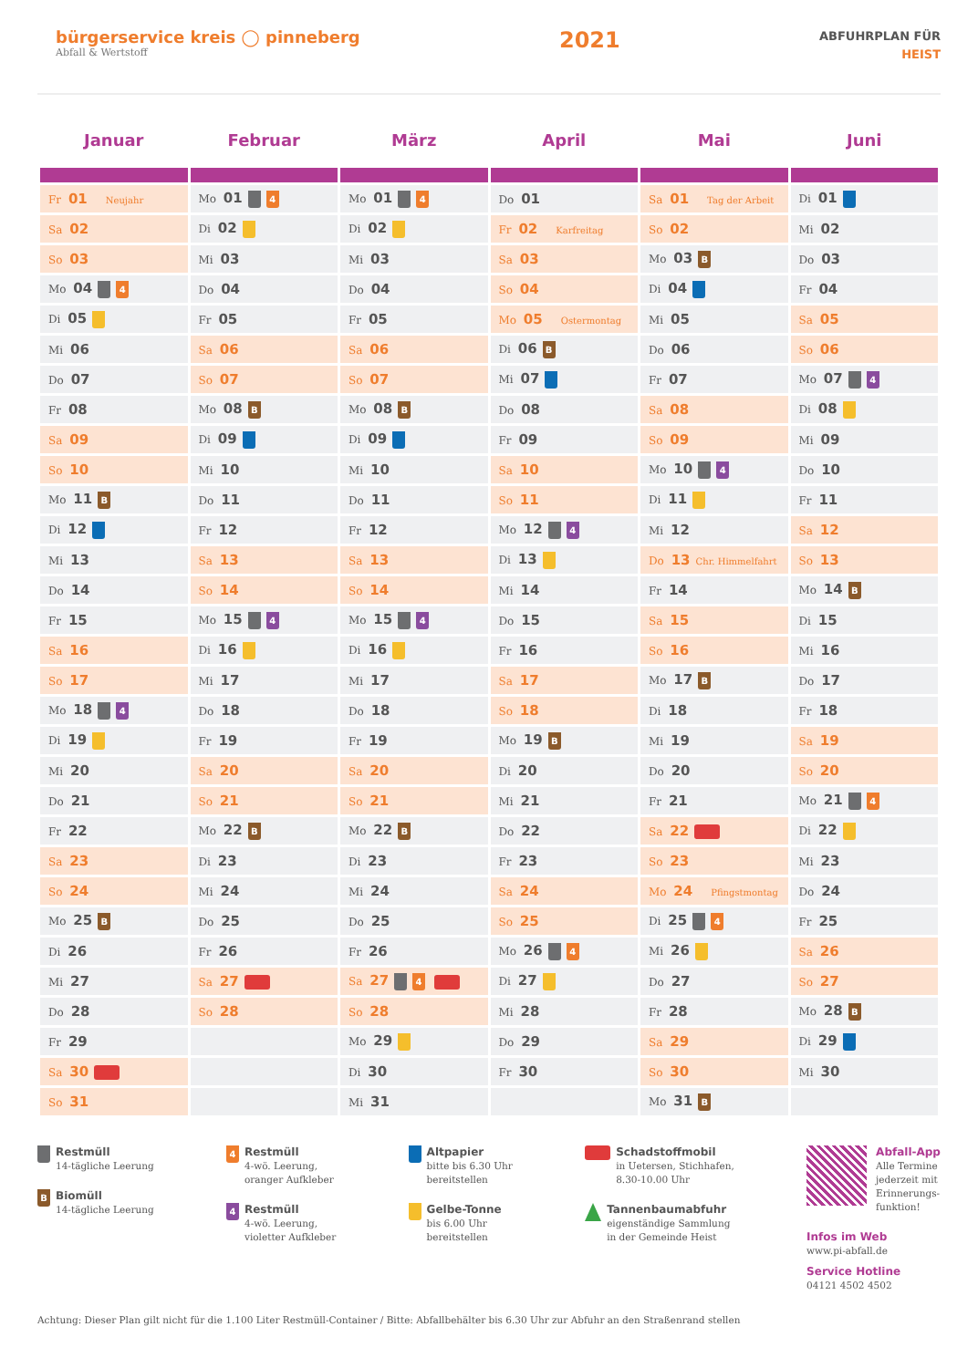bürgerservice kreis ◯ pinneberg
Abfall & Wertstoff
2021
ABFUHRPLAN FÜR
HEIST
| Januar | Februar | März | April | Mai | Juni |
| --- | --- | --- | --- | --- | --- |
| Fr 01 Neujahr | Mo 01 4 | Mo 01 4 | Do 01 | Sa 01 Tag der Arbeit | Di 01 |
| Sa 02 | Di 02 | Di 02 | Fr 02 Karfreitag | So 02 | Mi 02 |
| So 03 | Mi 03 | Mi 03 | Sa 03 | Mo 03 B | Do 03 |
| Mo 04 4 | Do 04 | Do 04 | So 04 | Di 04 | Fr 04 |
| Di 05 | Fr 05 | Fr 05 | Mo 05 Ostermontag | Mi 05 | Sa 05 |
| Mi 06 | Sa 06 | Sa 06 | Di 06 B | Do 06 | So 06 |
| Do 07 | So 07 | So 07 | Mi 07 | Fr 07 | Mo 07 4 |
| Fr 08 | Mo 08 B | Mo 08 B | Do 08 | Sa 08 | Di 08 |
| Sa 09 | Di 09 | Di 09 | Fr 09 | So 09 | Mi 09 |
| So 10 | Mi 10 | Mi 10 | Sa 10 | Mo 10 4 | Do 10 |
| Mo 11 B | Do 11 | Do 11 | So 11 | Di 11 | Fr 11 |
| Di 12 | Fr 12 | Fr 12 | Mo 12 4 | Mi 12 | Sa 12 |
| Mi 13 | Sa 13 | Sa 13 | Di 13 | Do 13 Chr. Himmelfahrt | So 13 |
| Do 14 | So 14 | So 14 | Mi 14 | Fr 14 | Mo 14 B |
| Fr 15 | Mo 15 4 | Mo 15 4 | Do 15 | Sa 15 | Di 15 |
| Sa 16 | Di 16 | Di 16 | Fr 16 | So 16 | Mi 16 |
| So 17 | Mi 17 | Mi 17 | Sa 17 | Mo 17 B | Do 17 |
| Mo 18 4 | Do 18 | Do 18 | So 18 | Di 18 | Fr 18 |
| Di 19 | Fr 19 | Fr 19 | Mo 19 B | Mi 19 | Sa 19 |
| Mi 20 | Sa 20 | Sa 20 | Di 20 | Do 20 | So 20 |
| Do 21 | So 21 | So 21 | Mi 21 | Fr 21 | Mo 21 4 |
| Fr 22 | Mo 22 B | Mo 22 B | Do 22 | Sa 22 | Di 22 |
| Sa 23 | Di 23 | Di 23 | Fr 23 | So 23 | Mi 23 |
| So 24 | Mi 24 | Mi 24 | Sa 24 | Mo 24 Pfingstmontag | Do 24 |
| Mo 25 B | Do 25 | Do 25 | So 25 | Di 25 4 | Fr 25 |
| Di 26 | Fr 26 | Fr 26 | Mo 26 4 | Mi 26 | Sa 26 |
| Mi 27 | Sa 27 | Sa 27 4 | Di 27 | Do 27 | So 27 |
| Do 28 | So 28 | So 28 | Mi 28 | Fr 28 | Mo 28 B |
| Fr 29 | | Mo 29 | Do 29 | Sa 29 | Di 29 |
| Sa 30 | | Di 30 | Fr 30 | So 30 | Mi 30 |
| So 31 | | Mi 31 | | Mo 31 B | |
Restmüll
14-tägliche Leerung
B Biomüll
14-tägliche Leerung
4 Restmüll
4-wö. Leerung,
oranger Aufkleber
4 Restmüll
4-wö. Leerung,
violetter Aufkleber
Altpapier
bitte bis 6.30 Uhr
bereitstellen
Gelbe-Tonne
bis 6.00 Uhr
bereitstellen
Schadstoffmobil
in Uetersen, Stichhafen,
8.30-10.00 Uhr
Tannenbaumabfuhr
eigenständige Sammlung
in der Gemeinde Heist
Abfall-App
Alle Termine
jederzeit mit
Erinnerungs-
funktion!
Infos im Web
www.pi-abfall.de
Service Hotline
04121 4502 4502
Achtung: Dieser Plan gilt nicht für die 1.100 Liter Restmüll-Container / Bitte: Abfallbehälter bis 6.30 Uhr zur Abfuhr an den Straßenrand stellen